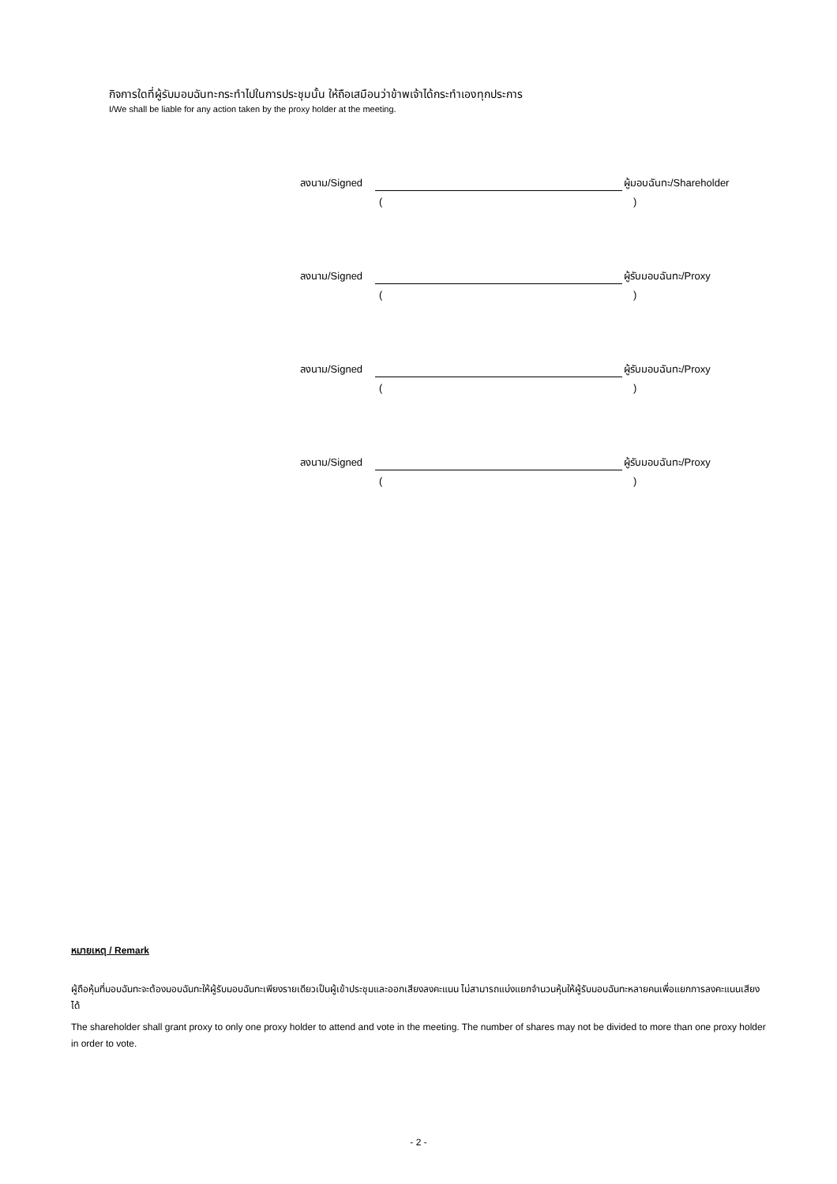กิจการใดที่ผู้รับมอบฉันทะกระทำไปในการประชุมนั้น ให้ถือเสมือนว่าข้าพเจ้าได้กระทำเองทุกประการ
I/We shall be liable for any action taken by the proxy holder at the meeting.
ลงนาม/Signed ผู้มอบฉันทะ/Shareholder
()
ลงนาม/Signed ผู้รับมอบฉันทะ/Proxy
()
ลงนาม/Signed ผู้รับมอบฉันทะ/Proxy
()
ลงนาม/Signed ผู้รับมอบฉันทะ/Proxy
()
หมายเหตุ / Remark
ผู้ถือหุ้นที่มอบฉันทะจะต้องมอบฉันทะให้ผู้รับมอบฉันทะเพียงรายเดียวเป็นผู้เข้าประชุมและออกเสียงลงคะแนน ไม่สามารถแบ่งแยกจำนวนหุ้นให้ผู้รับมอบฉันทะหลายคนเพื่อแยกการลงคะแนนเสียงได้
The shareholder shall grant proxy to only one proxy holder to attend and vote in the meeting. The number of shares may not be divided to more than one proxy holder in order to vote.
- 2 -